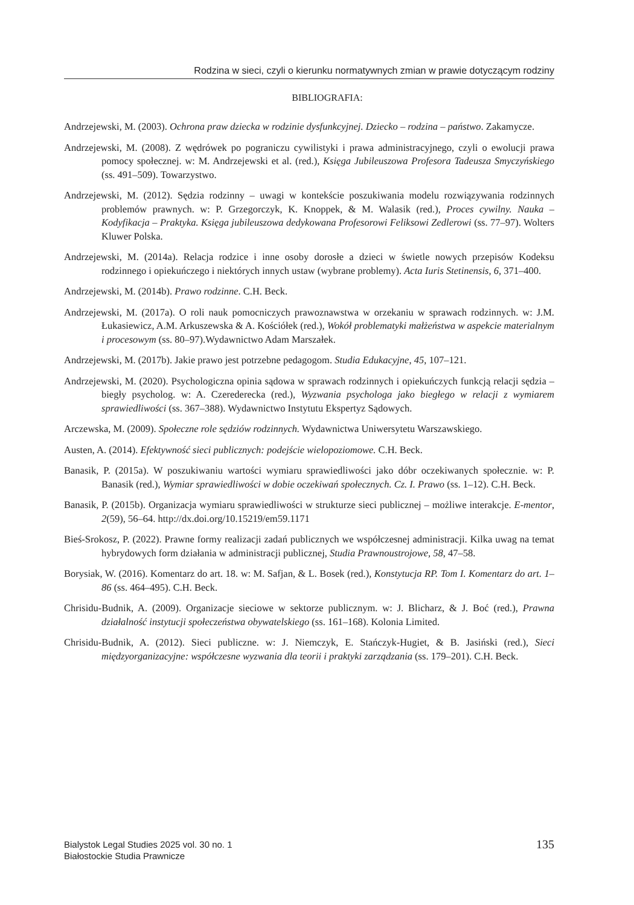Rodzina w sieci, czyli o kierunku normatywnych zmian w prawie dotyczącym rodziny
BIBLIOGRAFIA:
Andrzejewski, M. (2003). Ochrona praw dziecka w rodzinie dysfunkcyjnej. Dziecko – rodzina – państwo. Zakamycze.
Andrzejewski, M. (2008). Z wędrówek po pograniczu cywilistyki i prawa administracyjnego, czyli o ewolucji prawa pomocy społecznej. w: M. Andrzejewski et al. (red.), Księga Jubileuszowa Profesora Tadeusza Smyczyńskiego (ss. 491–509). Towarzystwo.
Andrzejewski, M. (2012). Sędzia rodzinny – uwagi w kontekście poszukiwania modelu rozwiązywania rodzinnych problemów prawnych. w: P. Grzegorczyk, K. Knoppek, & M. Walasik (red.), Proces cywilny. Nauka – Kodyfikacja – Praktyka. Księga jubileuszowa dedykowana Profesorowi Feliksowi Zedlerowi (ss. 77–97). Wolters Kluwer Polska.
Andrzejewski, M. (2014a). Relacja rodzice i inne osoby dorosłe a dzieci w świetle nowych przepisów Kodeksu rodzinnego i opiekuńczego i niektórych innych ustaw (wybrane problemy). Acta Iuris Stetinensis, 6, 371–400.
Andrzejewski, M. (2014b). Prawo rodzinne. C.H. Beck.
Andrzejewski, M. (2017a). O roli nauk pomocniczych prawoznawstwa w orzekaniu w sprawach rodzinnych. w: J.M. Łukasiewicz, A.M. Arkuszewska & A. Kościółek (red.), Wokół problematyki małżeństwa w aspekcie materialnym i procesowym (ss. 80–97).Wydawnictwo Adam Marszałek.
Andrzejewski, M. (2017b). Jakie prawo jest potrzebne pedagogom. Studia Edukacyjne, 45, 107–121.
Andrzejewski, M. (2020). Psychologiczna opinia sądowa w sprawach rodzinnych i opiekuńczych funkcją relacji sędzia – biegły psycholog. w: A. Czerederecka (red.), Wyzwania psychologa jako biegłego w relacji z wymiarem sprawiedliwości (ss. 367–388). Wydawnictwo Instytutu Ekspertyz Sądowych.
Arczewska, M. (2009). Społeczne role sędziów rodzinnych. Wydawnictwa Uniwersytetu Warszawskiego.
Austen, A. (2014). Efektywność sieci publicznych: podejście wielopoziomowe. C.H. Beck.
Banasik, P. (2015a). W poszukiwaniu wartości wymiaru sprawiedliwości jako dóbr oczekiwanych społecznie. w: P. Banasik (red.), Wymiar sprawiedliwości w dobie oczekiwań społecznych. Cz. I. Prawo (ss. 1–12). C.H. Beck.
Banasik, P. (2015b). Organizacja wymiaru sprawiedliwości w strukturze sieci publicznej – możliwe interakcje. E-mentor, 2(59), 56–64. http://dx.doi.org/10.15219/em59.1171
Bieś-Srokosz, P. (2022). Prawne formy realizacji zadań publicznych we współczesnej administracji. Kilka uwag na temat hybrydowych form działania w administracji publicznej, Studia Prawnoustrojowe, 58, 47–58.
Borysiak, W. (2016). Komentarz do art. 18. w: M. Safjan, & L. Bosek (red.), Konstytucja RP. Tom I. Komentarz do art. 1–86 (ss. 464–495). C.H. Beck.
Chrisidu-Budnik, A. (2009). Organizacje sieciowe w sektorze publicznym. w: J. Blicharz, & J. Boć (red.), Prawna działalność instytucji społeczeństwa obywatelskiego (ss. 161–168). Kolonia Limited.
Chrisidu-Budnik, A. (2012). Sieci publiczne. w: J. Niemczyk, E. Stańczyk-Hugiet, & B. Jasiński (red.), Sieci międzyorganizacyjne: współczesne wyzwania dla teorii i praktyki zarządzania (ss. 179–201). C.H. Beck.
Bialystok Legal Studies 2025 vol. 30 no. 1
Białostockie Studia Prawnicze
135